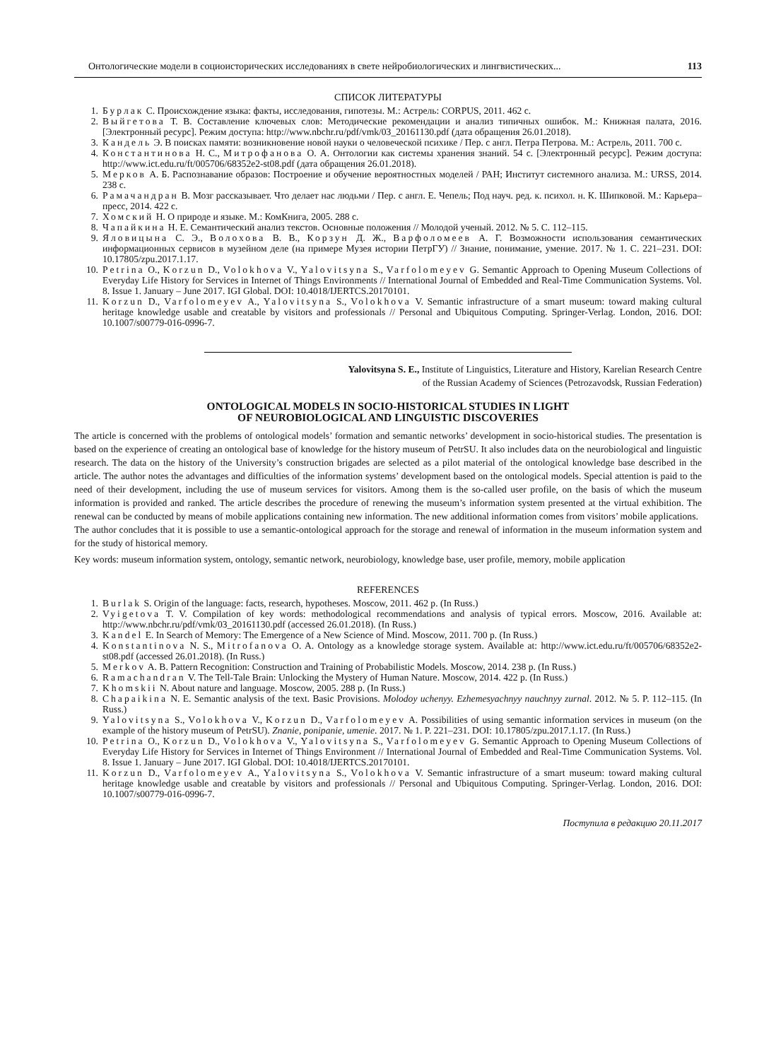Онтологические модели в социоисторических исследованиях в свете нейробиологических и лингвистических... 113
СПИСОК ЛИТЕРАТУРЫ
1. Бурлак С. Происхождение языка: факты, исследования, гипотезы. М.: Астрель: CORPUS, 2011. 462 с.
2. Выйгетова Т. В. Составление ключевых слов: Методические рекомендации и анализ типичных ошибок. М.: Книжная палата, 2016. [Электронный ресурс]. Режим доступа: http://www.nbchr.ru/pdf/vmk/03_20161130.pdf (дата обращения 26.01.2018).
3. Кандель Э. В поисках памяти: возникновение новой науки о человеческой психике / Пер. с англ. Петра Петрова. М.: Астрель, 2011. 700 с.
4. Константинова Н. С., Митрофанова О. А. Онтологии как системы хранения знаний. 54 с. [Электронный ресурс]. Режим доступа: http://www.ict.edu.ru/ft/005706/68352e2-st08.pdf (дата обращения 26.01.2018).
5. Мерков А. Б. Распознавание образов: Построение и обучение вероятностных моделей / РАН; Институт системного анализа. М.: URSS, 2014. 238 с.
6. Рамачандран В. Мозг рассказывает. Что делает нас людьми / Пер. с англ. Е. Чепель; Под науч. ред. к. психол. н. К. Шипковой. М.: Карьера–пресс, 2014. 422 с.
7. Хомский Н. О природе и языке. М.: КомКнига, 2005. 288 с.
8. Чапайкина Н. Е. Семантический анализ текстов. Основные положения // Молодой ученый. 2012. № 5. С. 112–115.
9. Яловицына С. Э., Волохова В. В., Корзун Д. Ж., Варфоломеев А. Г. Возможности использования семантических информационных сервисов в музейном деле (на примере Музея истории ПетрГУ) // Знание, понимание, умение. 2017. № 1. С. 221–231. DOI: 10.17805/zpu.2017.1.17.
10. Petrina O., Korzun D., Volokhova V., Yalovitsyna S., Varfolomeyev G. Semantic Approach to Opening Museum Collections of Everyday Life History for Services in Internet of Things Environments // International Journal of Embedded and Real-Time Communication Systems. Vol. 8. Issue 1. January – June 2017. IGI Global. DOI: 10.4018/IJERTCS.20170101.
11. Korzun D., Varfolomeyev A., Yalovitsyna S., Volokhova V. Semantic infrastructure of a smart museum: toward making cultural heritage knowledge usable and creatable by visitors and professionals // Personal and Ubiquitous Computing. Springer-Verlag. London, 2016. DOI: 10.1007/s00779-016-0996-7.
Yalovitsyna S. E., Institute of Linguistics, Literature and History, Karelian Research Centre
of the Russian Academy of Sciences (Petrozavodsk, Russian Federation)
ONTOLOGICAL MODELS IN SOCIO-HISTORICAL STUDIES IN LIGHT
OF NEUROBIOLOGICAL AND LINGUISTIC DISCOVERIES
The article is concerned with the problems of ontological models’ formation and semantic networks’ development in socio-historical studies. The presentation is based on the experience of creating an ontological base of knowledge for the history museum of PetrSU. It also includes data on the neurobiological and linguistic research. The data on the history of the University’s construction brigades are selected as a pilot material of the ontological knowledge base described in the article. The author notes the advantages and difficulties of the information systems’ development based on the ontological models. Special attention is paid to the need of their development, including the use of museum services for visitors. Among them is the so-called user profile, on the basis of which the museum information is provided and ranked. The article describes the procedure of renewing the museum’s information system presented at the virtual exhibition. The renewal can be conducted by means of mobile applications containing new information. The new additional information comes from visitors’ mobile applications.
The author concludes that it is possible to use a semantic-ontological approach for the storage and renewal of information in the museum information system and for the study of historical memory.
Key words: museum information system, ontology, semantic network, neurobiology, knowledge base, user profile, memory, mobile application
REFERENCES
1. Burlak S. Origin of the language: facts, research, hypotheses. Moscow, 2011. 462 p. (In Russ.)
2. Vyigetova T. V. Compilation of key words: methodological recommendations and analysis of typical errors. Moscow, 2016. Available at: http://www.nbchr.ru/pdf/vmk/03_20161130.pdf (accessed 26.01.2018). (In Russ.)
3. Kandel E. In Search of Memory: The Emergence of a New Science of Mind. Moscow, 2011. 700 p. (In Russ.)
4. Konstantinova N. S., Mitrofanova O. A. Ontology as a knowledge storage system. Available at: http://www.ict.edu.ru/ft/005706/68352e2-st08.pdf (accessed 26.01.2018). (In Russ.)
5. Merkov A. B. Pattern Recognition: Construction and Training of Probabilistic Models. Moscow, 2014. 238 p. (In Russ.)
6. Ramachandran V. The Tell-Tale Brain: Unlocking the Mystery of Human Nature. Moscow, 2014. 422 p. (In Russ.)
7. Khomskii N. About nature and language. Moscow, 2005. 288 p. (In Russ.)
8. Chapaikina N. E. Semantic analysis of the text. Basic Provisions. Molodoy uchenyy. Ezhemesyachnyy nauchnyy zurnal. 2012. № 5. P. 112–115. (In Russ.)
9. Yalovitsyna S., Volokhova V., Korzun D., Varfolomeyev A. Possibilities of using semantic information services in museum (on the example of the history museum of PetrSU). Znanie, ponipanie, umenie. 2017. № 1. P. 221–231. DOI: 10.17805/zpu.2017.1.17. (In Russ.)
10. Petrina O., Korzun D., Volokhova V., Yalovitsyna S., Varfolomeyev G. Semantic Approach to Opening Museum Collections of Everyday Life History for Services in Internet of Things Environment // International Journal of Embedded and Real-Time Communication Systems. Vol. 8. Issue 1. January – June 2017. IGI Global. DOI: 10.4018/IJERTCS.20170101.
11. Korzun D., Varfolomeyev A., Yalovitsyna S., Volokhova V. Semantic infrastructure of a smart museum: toward making cultural heritage knowledge usable and creatable by visitors and professionals // Personal and Ubiquitous Computing. Springer-Verlag. London, 2016. DOI: 10.1007/s00779-016-0996-7.
Поступила в редакцию 20.11.2017